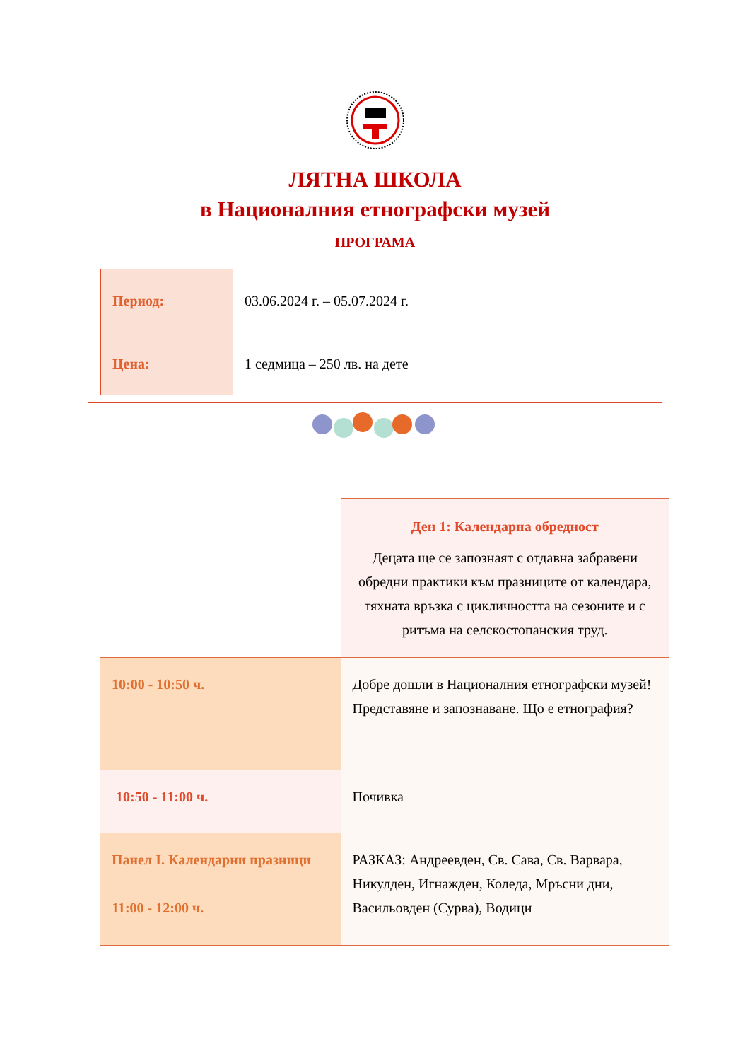ЛЯТНА ШКОЛА
в Националния етнографски музей
ПРОГРАМА
| Период: | 03.06.2024 г. – 05.07.2024 г. |
| Цена: | 1 седмица – 250 лв. на дете |
| | Ден 1: Календарна обредност Децата ще се запознаят с отдавна забравени обредни практики към празниците от календара, тяхната връзка с цикличността на сезоните и с ритъма на селскостопанския труд. |
| 10:00 - 10:50 ч. | Добре дошли в Националния етнографски музей! Представяне и запознаване. Що е етнография? |
| 10:50 - 11:00 ч. | Почивка |
| Панел I. Календарни празници 11:00 - 12:00 ч. | РАЗКАЗ: Андреевден, Св. Сава, Св. Варвара, Никулден, Игнажден, Коледа, Мръсни дни, Васильовден (Сурва), Водици |